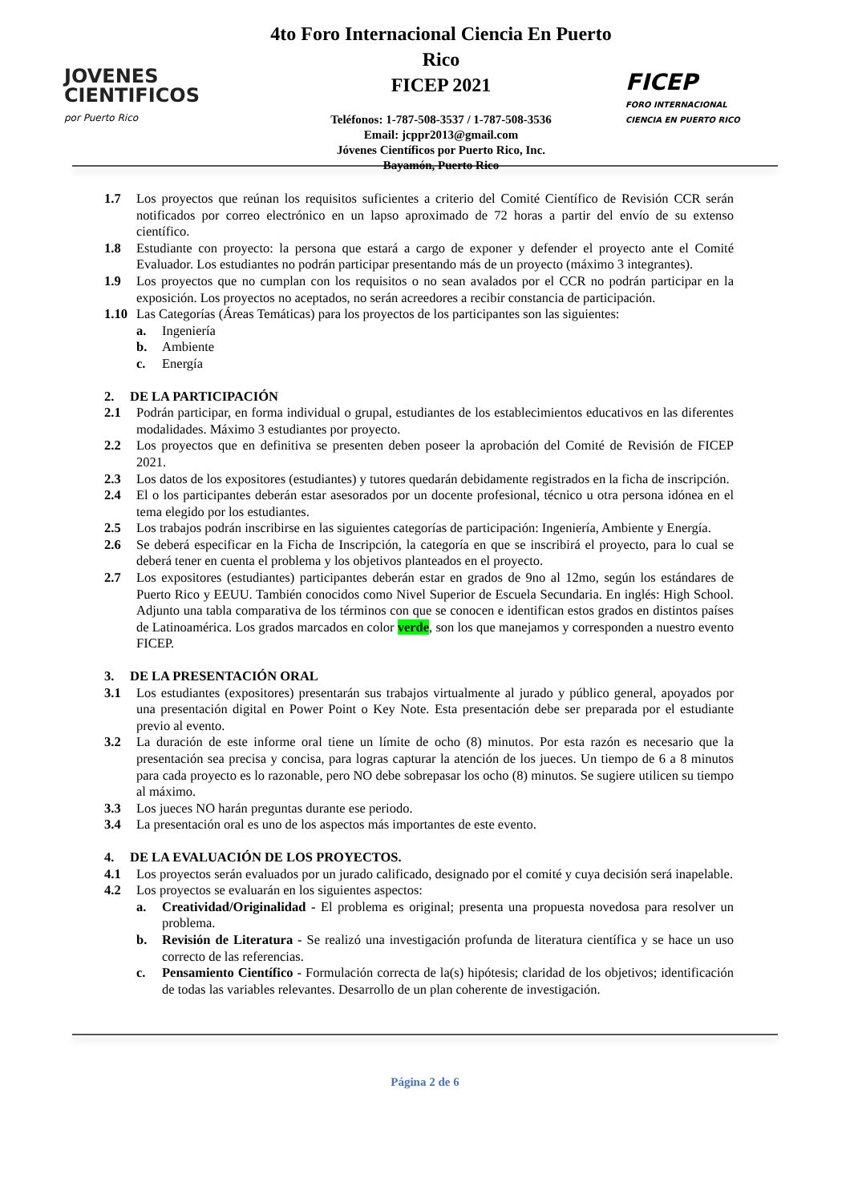JOVENES
CIENTIFICOS
por Puerto Rico
4to Foro Internacional Ciencia En Puerto Rico
FICEP 2021
Teléfonos: 1-787-508-3537 / 1-787-508-3536
Email: jcppr2013@gmail.com
Jóvenes Científicos por Puerto Rico, Inc.
Bayamón, Puerto Rico
FICEP
FORO INTERNACIONAL
CIENCIA EN PUERTO RICO
1.7 Los proyectos que reúnan los requisitos suficientes a criterio del Comité Científico de Revisión CCR serán notificados por correo electrónico en un lapso aproximado de 72 horas a partir del envío de su extenso científico.
1.8 Estudiante con proyecto: la persona que estará a cargo de exponer y defender el proyecto ante el Comité Evaluador. Los estudiantes no podrán participar presentando más de un proyecto (máximo 3 integrantes).
1.9 Los proyectos que no cumplan con los requisitos o no sean avalados por el CCR no podrán participar en la exposición. Los proyectos no aceptados, no serán acreedores a recibir constancia de participación.
1.10 Las Categorías (Áreas Temáticas) para los proyectos de los participantes son las siguientes:
a. Ingeniería
b. Ambiente
c. Energía
2. DE LA PARTICIPACIÓN
2.1 Podrán participar, en forma individual o grupal, estudiantes de los establecimientos educativos en las diferentes modalidades. Máximo 3 estudiantes por proyecto.
2.2 Los proyectos que en definitiva se presenten deben poseer la aprobación del Comité de Revisión de FICEP 2021.
2.3 Los datos de los expositores (estudiantes) y tutores quedarán debidamente registrados en la ficha de inscripción.
2.4 El o los participantes deberán estar asesorados por un docente profesional, técnico u otra persona idónea en el tema elegido por los estudiantes.
2.5 Los trabajos podrán inscribirse en las siguientes categorías de participación: Ingeniería, Ambiente y Energía.
2.6 Se deberá especificar en la Ficha de Inscripción, la categoría en que se inscribirá el proyecto, para lo cual se deberá tener en cuenta el problema y los objetivos planteados en el proyecto.
2.7 Los expositores (estudiantes) participantes deberán estar en grados de 9no al 12mo, según los estándares de Puerto Rico y EEUU. También conocidos como Nivel Superior de Escuela Secundaria. En inglés: High School. Adjunto una tabla comparativa de los términos con que se conocen e identifican estos grados en distintos países de Latinoamérica. Los grados marcados en color verde, son los que manejamos y corresponden a nuestro evento FICEP.
3. DE LA PRESENTACIÓN ORAL
3.1 Los estudiantes (expositores) presentarán sus trabajos virtualmente al jurado y público general, apoyados por una presentación digital en Power Point o Key Note. Esta presentación debe ser preparada por el estudiante previo al evento.
3.2 La duración de este informe oral tiene un límite de ocho (8) minutos. Por esta razón es necesario que la presentación sea precisa y concisa, para logras capturar la atención de los jueces. Un tiempo de 6 a 8 minutos para cada proyecto es lo razonable, pero NO debe sobrepasar los ocho (8) minutos. Se sugiere utilicen su tiempo al máximo.
3.3 Los jueces NO harán preguntas durante ese periodo.
3.4 La presentación oral es uno de los aspectos más importantes de este evento.
4. DE LA EVALUACIÓN DE LOS PROYECTOS.
4.1 Los proyectos serán evaluados por un jurado calificado, designado por el comité y cuya decisión será inapelable.
4.2 Los proyectos se evaluarán en los siguientes aspectos:
a. Creatividad/Originalidad - El problema es original; presenta una propuesta novedosa para resolver un problema.
b. Revisión de Literatura - Se realizó una investigación profunda de literatura científica y se hace un uso correcto de las referencias.
c. Pensamiento Científico - Formulación correcta de la(s) hipótesis; claridad de los objetivos; identificación de todas las variables relevantes. Desarrollo de un plan coherente de investigación.
Página 2 de 6